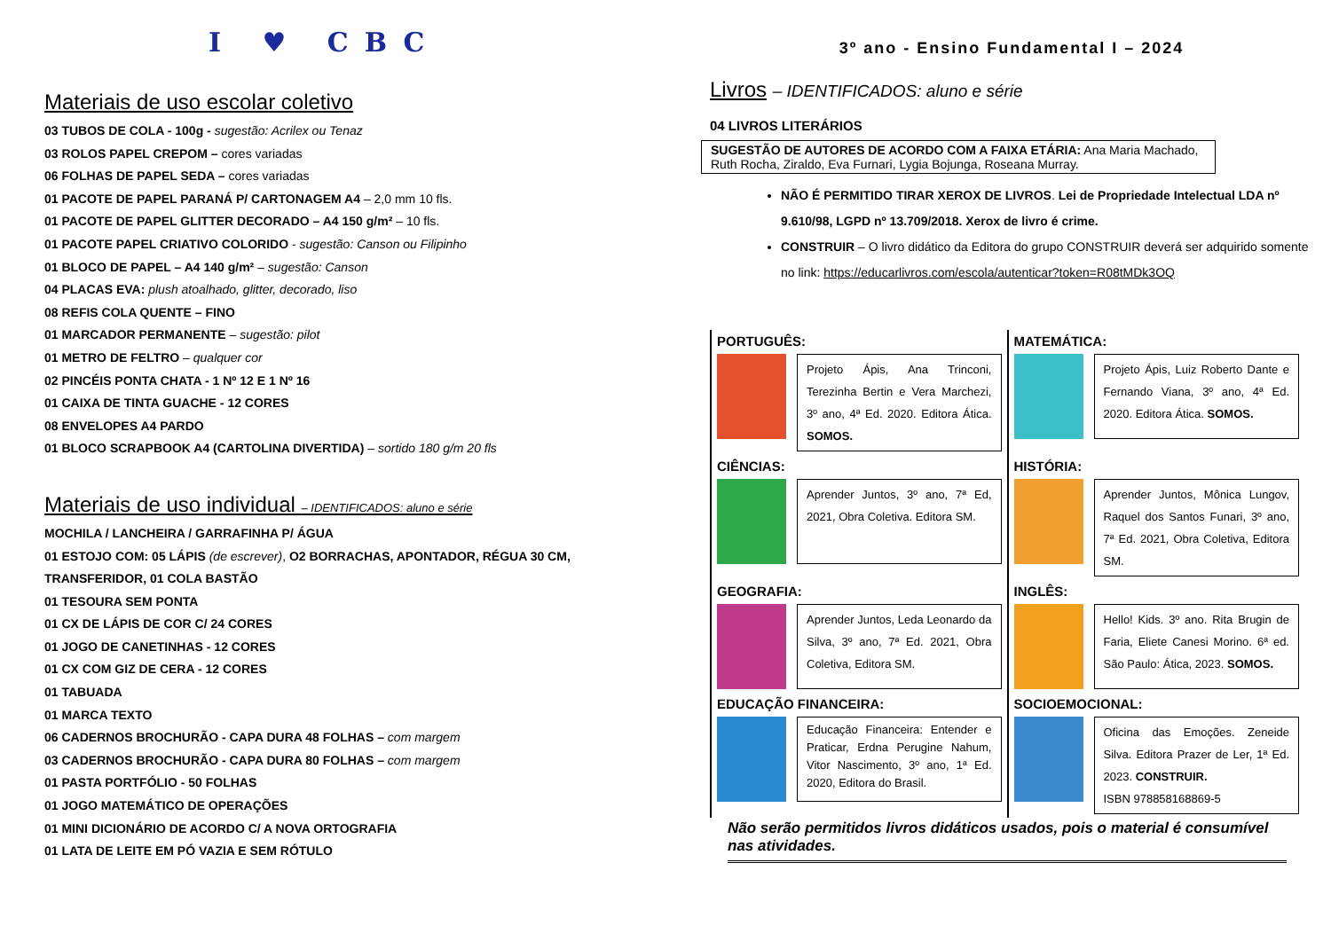I ♥ CBC
Materiais de uso escolar coletivo
03 TUBOS DE COLA - 100g - sugestão: Acrilex ou Tenaz
03 ROLOS PAPEL CREPOM – cores variadas
06 FOLHAS DE PAPEL SEDA – cores variadas
01 PACOTE DE PAPEL PARANÁ P/ CARTONAGEM A4 – 2,0 mm 10 fls.
01 PACOTE DE PAPEL GLITTER DECORADO – A4 150 g/m² – 10 fls.
01 PACOTE PAPEL CRIATIVO COLORIDO - sugestão: Canson ou Filipinho
01 BLOCO DE PAPEL – A4 140 g/m² – sugestão: Canson
04 PLACAS EVA: plush atoalhado, glitter, decorado, liso
08 REFIS COLA QUENTE – FINO
01 MARCADOR PERMANENTE – sugestão: pilot
01 METRO DE FELTRO – qualquer cor
02 PINCÉIS PONTA CHATA - 1 Nº 12 E 1 Nº 16
01 CAIXA DE TINTA GUACHE - 12 CORES
08 ENVELOPES A4 PARDO
01 BLOCO SCRAPBOOK A4 (CARTOLINA DIVERTIDA) – sortido 180 g/m 20 fls
Materiais de uso individual – IDENTIFICADOS: aluno e série
MOCHILA / LANCHEIRA / GARRAFINHA P/ ÁGUA
01 ESTOJO COM: 05 LÁPIS (de escrever), O2 BORRACHAS, APONTADOR, RÉGUA 30 CM, TRANSFERIDOR, 01 COLA BASTÃO
01 TESOURA SEM PONTA
01 CX DE LÁPIS DE COR C/ 24 CORES
01 JOGO DE CANETINHAS - 12 CORES
01 CX COM GIZ DE CERA - 12 CORES
01 TABUADA
01 MARCA TEXTO
06 CADERNOS BROCHURÃO - CAPA DURA 48 FOLHAS – com margem
03 CADERNOS BROCHURÃO - CAPA DURA 80 FOLHAS – com margem
01 PASTA PORTFÓLIO - 50 FOLHAS
01 JOGO MATEMÁTICO DE OPERAÇÕES
01 MINI DICIONÁRIO DE ACORDO C/ A NOVA ORTOGRAFIA
01 LATA DE LEITE EM PÓ VAZIA E SEM RÓTULO
3º ano - Ensino Fundamental I – 2024
Livros – IDENTIFICADOS: aluno e série
04 LIVROS LITERÁRIOS
SUGESTÃO DE AUTORES DE ACORDO COM A FAIXA ETÁRIA: Ana Maria Machado, Ruth Rocha, Ziraldo, Eva Furnari, Lygia Bojunga, Roseana Murray.
NÃO É PERMITIDO TIRAR XEROX DE LIVROS. Lei de Propriedade Intelectual LDA nº 9.610/98, LGPD nº 13.709/2018. Xerox de livro é crime.
CONSTRUIR – O livro didático da Editora do grupo CONSTRUIR deverá ser adquirido somente no link: https://educarlivros.com/escola/autenticar?token=R08tMDk3OQ
| PORTUGUÊS: Projeto Ápis, Ana Trinconi, Terezinha Bertin e Vera Marchezi, 3º ano, 4ª Ed. 2020. Editora Ática. SOMOS. | MATEMÁTICA: Projeto Ápis, Luiz Roberto Dante e Fernando Viana, 3º ano, 4ª Ed. 2020. Editora Ática. SOMOS. |
| CIÊNCIAS: Aprender Juntos, 3º ano, 7ª Ed, 2021, Obra Coletiva. Editora SM. | HISTÓRIA: Aprender Juntos, Mônica Lungov, Raquel dos Santos Funari, 3º ano, 7ª Ed. 2021, Obra Coletiva, Editora SM. |
| GEOGRAFIA: Aprender Juntos, Leda Leonardo da Silva, 3º ano, 7ª Ed. 2021, Obra Coletiva, Editora SM. | INGLÊS: Hello! Kids. 3º ano. Rita Brugin de Faria, Eliete Canesi Morino. 6ª ed. São Paulo: Ática, 2023. SOMOS. |
| EDUCAÇÃO FINANCEIRA: Educação Financeira: Entender e Praticar, Erdna Perugine Nahum, Vitor Nascimento, 3º ano, 1ª Ed. 2020, Editora do Brasil. | SOCIOEMOCIONAL: Oficina das Emoções. Zeneide Silva. Editora Prazer de Ler, 1ª Ed. 2023. CONSTRUIR. ISBN 978858168869-5 |
Não serão permitidos livros didáticos usados, pois o material é consumível nas atividades.